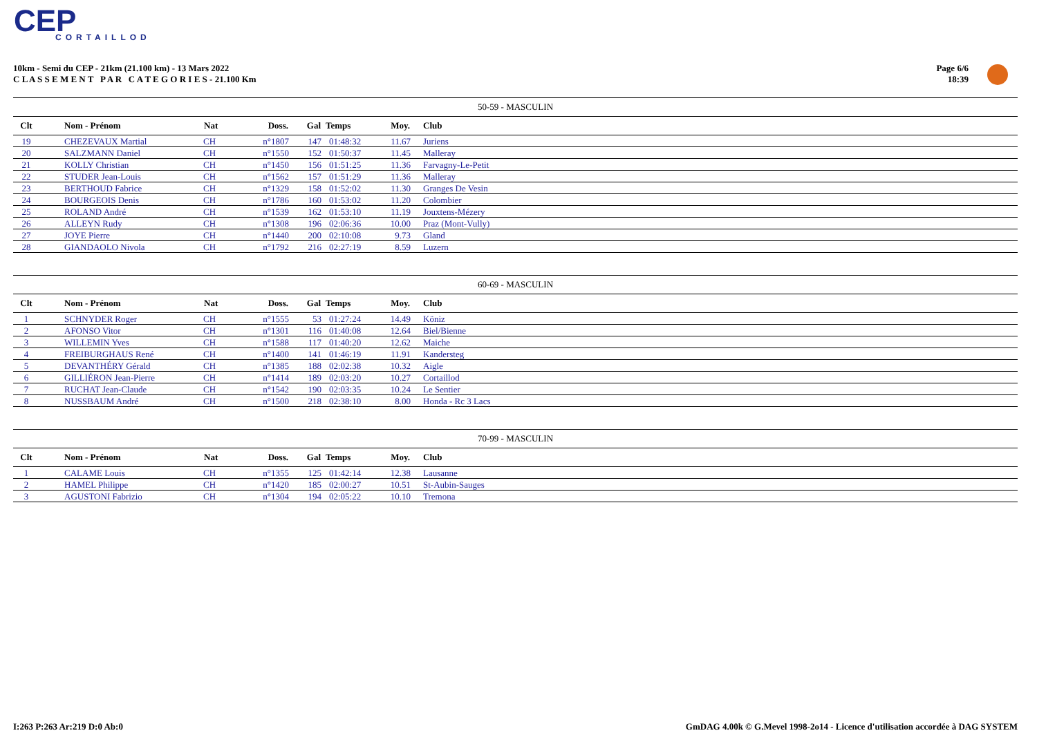CEP
CORTAILLOD
10km - Semi du CEP - 21km (21.100 km) - 13 Mars 2022
C L A S S E M E N T P A R C A T E G O R I E S - 21.100 Km
Page 6/6
18:39
| 50-59 - MASCULIN | | | | | | | |
| --- | --- | --- | --- | --- | --- | --- | --- |
| Clt | Nom - Prénom | Nat | Doss. | Gal | Temps | Moy. | Club |
| 19 | CHEZEVAUX Martial | CH | n°1807 | 147 | 01:48:32 | 11.67 | Juriens |
| 20 | SALZMANN Daniel | CH | n°1550 | 152 | 01:50:37 | 11.45 | Malleray |
| 21 | KOLLY Christian | CH | n°1450 | 156 | 01:51:25 | 11.36 | Farvagny-Le-Petit |
| 22 | STUDER Jean-Louis | CH | n°1562 | 157 | 01:51:29 | 11.36 | Malleray |
| 23 | BERTHOUD Fabrice | CH | n°1329 | 158 | 01:52:02 | 11.30 | Granges De Vesin |
| 24 | BOURGEOIS Denis | CH | n°1786 | 160 | 01:53:02 | 11.20 | Colombier |
| 25 | ROLAND André | CH | n°1539 | 162 | 01:53:10 | 11.19 | Jouxtens-Mézery |
| 26 | ALLEYN Rudy | CH | n°1308 | 196 | 02:06:36 | 10.00 | Praz (Mont-Vully) |
| 27 | JOYE Pierre | CH | n°1440 | 200 | 02:10:08 | 9.73 | Gland |
| 28 | GIANDAOLO Nivola | CH | n°1792 | 216 | 02:27:19 | 8.59 | Luzern |
| 60-69 - MASCULIN | | | | | | | |
| --- | --- | --- | --- | --- | --- | --- | --- |
| Clt | Nom - Prénom | Nat | Doss. | Gal | Temps | Moy. | Club |
| 1 | SCHNYDER Roger | CH | n°1555 | 53 | 01:27:24 | 14.49 | Köniz |
| 2 | AFONSO Vitor | CH | n°1301 | 116 | 01:40:08 | 12.64 | Biel/Bienne |
| 3 | WILLEMIN Yves | CH | n°1588 | 117 | 01:40:20 | 12.62 | Maiche |
| 4 | FREIBURGHAUS René | CH | n°1400 | 141 | 01:46:19 | 11.91 | Kandersteg |
| 5 | DEVANTHÉRY Gérald | CH | n°1385 | 188 | 02:02:38 | 10.32 | Aigle |
| 6 | GILLIÉRON Jean-Pierre | CH | n°1414 | 189 | 02:03:20 | 10.27 | Cortaillod |
| 7 | RUCHAT Jean-Claude | CH | n°1542 | 190 | 02:03:35 | 10.24 | Le Sentier |
| 8 | NUSSBAUM André | CH | n°1500 | 218 | 02:38:10 | 8.00 | Honda - Rc 3 Lacs |
| 70-99 - MASCULIN | | | | | | | |
| --- | --- | --- | --- | --- | --- | --- | --- |
| Clt | Nom - Prénom | Nat | Doss. | Gal | Temps | Moy. | Club |
| 1 | CALAME Louis | CH | n°1355 | 125 | 01:42:14 | 12.38 | Lausanne |
| 2 | HAMEL Philippe | CH | n°1420 | 185 | 02:00:27 | 10.51 | St-Aubin-Sauges |
| 3 | AGUSTONI Fabrizio | CH | n°1304 | 194 | 02:05:22 | 10.10 | Tremona |
I:263 P:263 Ar:219 D:0 Ab:0
GmDAG 4.00k © G.Mevel 1998-2o14 - Licence d'utilisation accordée à DAG SYSTEM